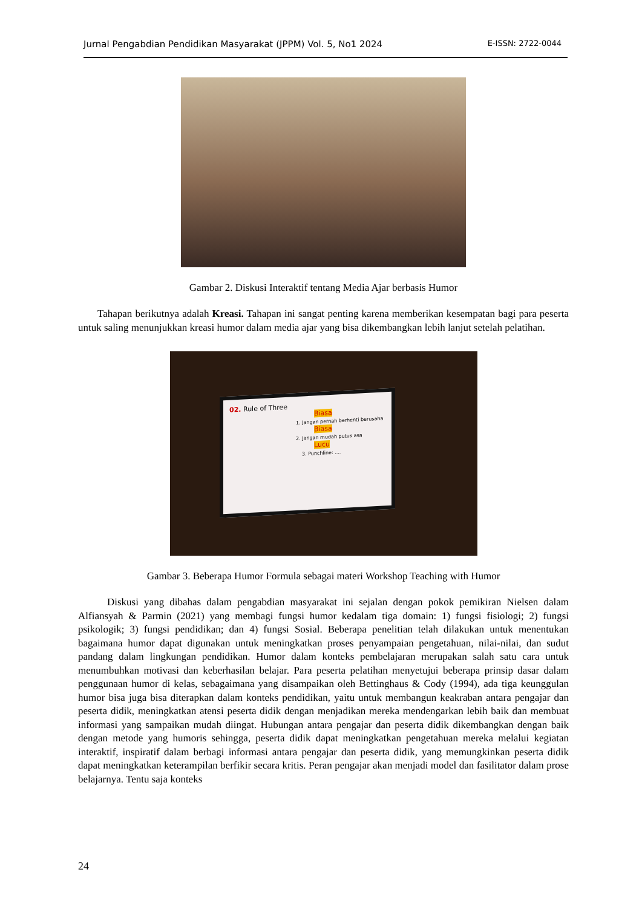Jurnal Pengabdian Pendidikan Masyarakat (JPPM) Vol. 5, No1 2024 E-ISSN: 2722-0044
Gambar 2. Diskusi Interaktif tentang Media Ajar berbasis Humor
Tahapan berikutnya adalah Kreasi. Tahapan ini sangat penting karena memberikan kesempatan bagi para peserta untuk saling menunjukkan kreasi humor dalam media ajar yang bisa dikembangkan lebih lanjut setelah pelatihan.
02. Rule of Three
Biasa
1. Jangan pernah berhenti berusaha
Biasa
2. Jangan mudah putus asa
Lucu
3. Punchline: ....
Gambar 3. Beberapa Humor Formula sebagai materi Workshop Teaching with Humor
Diskusi yang dibahas dalam pengabdian masyarakat ini sejalan dengan pokok pemikiran Nielsen dalam Alfiansyah & Parmin (2021) yang membagi fungsi humor kedalam tiga domain: 1) fungsi fisiologi; 2) fungsi psikologik; 3) fungsi pendidikan; dan 4) fungsi Sosial. Beberapa penelitian telah dilakukan untuk menentukan bagaimana humor dapat digunakan untuk meningkatkan proses penyampaian pengetahuan, nilai-nilai, dan sudut pandang dalam lingkungan pendidikan. Humor dalam konteks pembelajaran merupakan salah satu cara untuk menumbuhkan motivasi dan keberhasilan belajar. Para peserta pelatihan menyetujui beberapa prinsip dasar dalam penggunaan humor di kelas, sebagaimana yang disampaikan oleh Bettinghaus & Cody (1994), ada tiga keunggulan humor bisa juga bisa diterapkan dalam konteks pendidikan, yaitu untuk membangun keakraban antara pengajar dan peserta didik, meningkatkan atensi peserta didik dengan menjadikan mereka mendengarkan lebih baik dan membuat informasi yang sampaikan mudah diingat. Hubungan antara pengajar dan peserta didik dikembangkan dengan baik dengan metode yang humoris sehingga, peserta didik dapat meningkatkan pengetahuan mereka melalui kegiatan interaktif, inspiratif dalam berbagi informasi antara pengajar dan peserta didik, yang memungkinkan peserta didik dapat meningkatkan keterampilan berfikir secara kritis. Peran pengajar akan menjadi model dan fasilitator dalam prose belajarnya. Tentu saja konteks
24